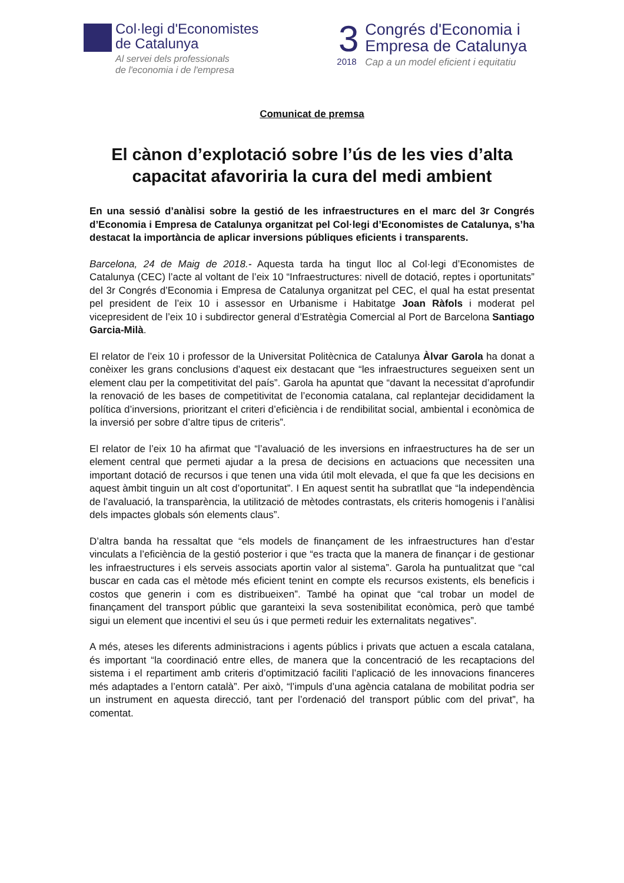Col·legi d'Economistes
de Catalunya
Al servei dels professionals
de l'economia i de l'empresa
3
2018
Congrés d'Economia i
Empresa de Catalunya
Cap a un model eficient i equitatiu
Comunicat de premsa
El cànon d’explotació sobre l’ús de les vies d’alta capacitat afavoriria la cura del medi ambient
En una sessió d’anàlisi sobre la gestió de les infraestructures en el marc del 3r Congrés d’Economia i Empresa de Catalunya organitzat pel Col·legi d’Economistes de Catalunya, s’ha destacat la importància de aplicar inversions públiques eficients i transparents.
Barcelona, 24 de Maig de 2018.- Aquesta tarda ha tingut lloc al Col·legi d’Economistes de Catalunya (CEC) l’acte al voltant de l’eix 10 “Infraestructures: nivell de dotació, reptes i oportunitats” del 3r Congrés d’Economia i Empresa de Catalunya organitzat pel CEC, el qual ha estat presentat pel president de l’eix 10 i assessor en Urbanisme i Habitatge Joan Ràfols i moderat pel vicepresident de l’eix 10 i subdirector general d’Estratègia Comercial al Port de Barcelona Santiago Garcia-Milà.
El relator de l’eix 10 i professor de la Universitat Politècnica de Catalunya Àlvar Garola ha donat a conèixer les grans conclusions d’aquest eix destacant que “les infraestructures segueixen sent un element clau per la competitivitat del país”. Garola ha apuntat que “davant la necessitat d’aprofundir la renovació de les bases de competitivitat de l’economia catalana, cal replantejar decididament la política d’inversions, prioritzant el criteri d’eficiència i de rendibilitat social, ambiental i econòmica de la inversió per sobre d’altre tipus de criteris”.
El relator de l’eix 10 ha afirmat que “l’avaluació de les inversions en infraestructures ha de ser un element central que permeti ajudar a la presa de decisions en actuacions que necessiten una important dotació de recursos i que tenen una vida útil molt elevada, el que fa que les decisions en aquest àmbit tinguin un alt cost d’oportunitat”. I En aquest sentit ha subratllat que “la independència de l’avaluació, la transparència, la utilització de mètodes contrastats, els criteris homogenis i l’anàlisi dels impactes globals són elements claus”.
D’altra banda ha ressaltat que “els models de finançament de les infraestructures han d’estar vinculats a l’eficiència de la gestió posterior i que “es tracta que la manera de finançar i de gestionar les infraestructures i els serveis associats aportin valor al sistema”. Garola ha puntualitzat que “cal buscar en cada cas el mètode més eficient tenint en compte els recursos existents, els beneficis i costos que generin i com es distribueixen”. També ha opinat que “cal trobar un model de finançament del transport públic que garanteixi la seva sostenibilitat econòmica, però que també sigui un element que incentivi el seu ús i que permeti reduir les externalitats negatives”.
A més, ateses les diferents administracions i agents públics i privats que actuen a escala catalana, és important “la coordinació entre elles, de manera que la concentració de les recaptacions del sistema i el repartiment amb criteris d’optimització faciliti l’aplicació de les innovacions financeres més adaptades a l’entorn català”. Per això, “l’impuls d’una agència catalana de mobilitat podria ser un instrument en aquesta direcció, tant per l’ordenació del transport públic com del privat”, ha comentat.